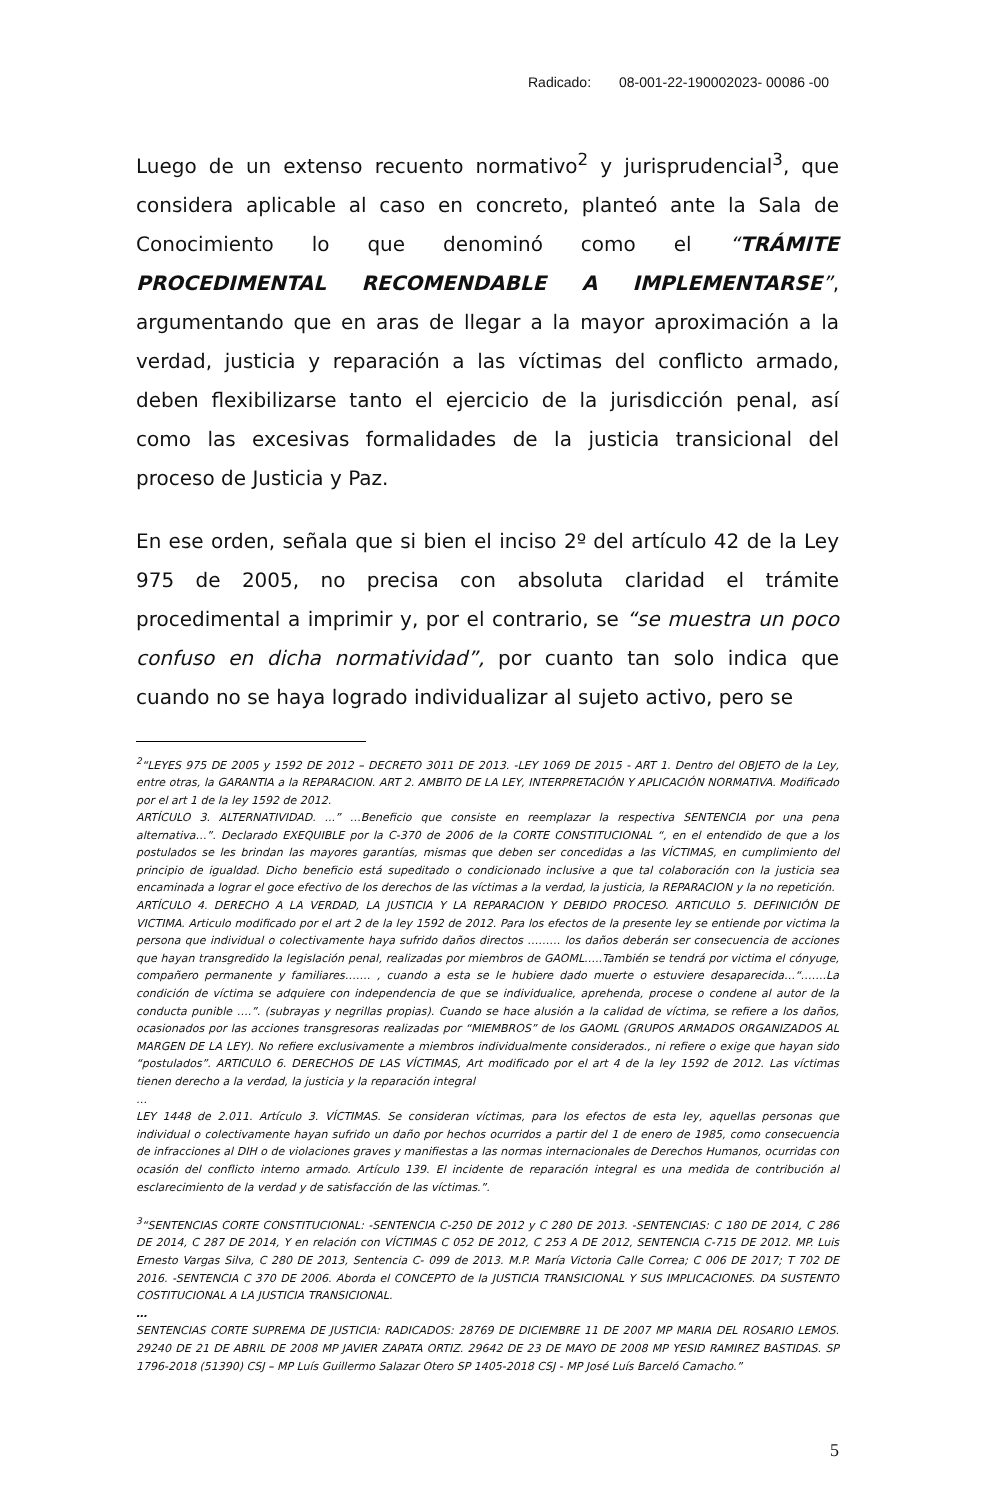Radicado: 08-001-22-190002023- 00086 -00
Luego de un extenso recuento normativo<sup>2</sup> y jurisprudencial<sup>3</sup>, que considera aplicable al caso en concreto, planteó ante la Sala de Conocimiento lo que denominó como el “TRÁMITE PROCEDIMENTAL RECOMENDABLE A IMPLEMENTARSE”, argumentando que en aras de llegar a la mayor aproximación a la verdad, justicia y reparación a las víctimas del conflicto armado, deben flexibilizarse tanto el ejercicio de la jurisdicción penal, así como las excesivas formalidades de la justicia transicional del proceso de Justicia y Paz.
En ese orden, señala que si bien el inciso 2º del artículo 42 de la Ley 975 de 2005, no precisa con absoluta claridad el trámite procedimental a imprimir y, por el contrario, se “se muestra un poco confuso en dicha normatividad”, por cuanto tan solo indica que cuando no se haya logrado individualizar al sujeto activo, pero se
<sup>2</sup> “LEYES 975 DE 2005 y 1592 DE 2012 – DECRETO 3011 DE 2013. -LEY 1069 DE 2015 - ART 1. Dentro del OBJETO de la Ley, entre otras, la GARANTIA a la REPARACION. ART 2. AMBITO DE LA LEY, INTERPRETACIÓN Y APLICACIÓN NORMATIVA. Modificado por el art 1 de la ley 1592 de 2012.
ARTÍCULO 3. ALTERNATIVIDAD. ...” …Beneficio que consiste en reemplazar la respectiva SENTENCIA por una pena alternativa…”. Declarado EXEQUIBLE por la C-370 de 2006 de la CORTE CONSTITUCIONAL “, en el entendido de que a los postulados se les brindan las mayores garantías, mismas que deben ser concedidas a las VÍCTIMAS, en cumplimiento del principio de igualdad. Dicho beneficio está supeditado o condicionado inclusive a que tal colaboración con la justicia sea encaminada a lograr el goce efectivo de los derechos de las víctimas a la verdad, la justicia, la REPARACION y la no repetición.
ARTÍCULO 4. DERECHO A LA VERDAD, LA JUSTICIA Y LA REPARACION Y DEBIDO PROCESO. ARTICULO 5. DEFINICIÓN DE VICTIMA. Articulo modificado por el art 2 de la ley 1592 de 2012. Para los efectos de la presente ley se entiende por victima la persona que individual o colectivamente haya sufrido daños directos ……… los daños deberán ser consecuencia de acciones que hayan transgredido la legislación penal, realizadas por miembros de GAOML…..También se tendrá por victima el cónyuge, compañero permanente y familiares……. , cuando a esta se le hubiere dado muerte o estuviere desaparecida…“…….La condición de víctima se adquiere con independencia de que se individualice, aprehenda, procese o condene al autor de la conducta punible ….”. (subrayas y negrillas propias). Cuando se hace alusión a la calidad de víctima, se refiere a los daños, ocasionados por las acciones transgresoras realizadas por “MIEMBROS” de los GAOML (GRUPOS ARMADOS ORGANIZADOS AL MARGEN DE LA LEY). No refiere exclusivamente a miembros individualmente considerados., ni refiere o exige que hayan sido “postulados”. ARTICULO 6. DERECHOS DE LAS VÍCTIMAS, Art modificado por el art 4 de la ley 1592 de 2012. Las víctimas tienen derecho a la verdad, la justicia y la reparación integral
…
LEY 1448 de 2.011. Artículo 3. VÍCTIMAS. Se consideran víctimas, para los efectos de esta ley, aquellas personas que individual o colectivamente hayan sufrido un daño por hechos ocurridos a partir del 1 de enero de 1985, como consecuencia de infracciones al DIH o de violaciones graves y manifiestas a las normas internacionales de Derechos Humanos, ocurridas con ocasión del conflicto interno armado. Artículo 139. El incidente de reparación integral es una medida de contribución al esclarecimiento de la verdad y de satisfacción de las víctimas.”.
<sup>3</sup> “SENTENCIAS CORTE CONSTITUCIONAL: -SENTENCIA C-250 DE 2012 y C 280 DE 2013. -SENTENCIAS: C 180 DE 2014, C 286 DE 2014, C 287 DE 2014, Y en relación con VÍCTIMAS C 052 DE 2012, C 253 A DE 2012, SENTENCIA C-715 DE 2012. MP. Luis Ernesto Vargas Silva, C 280 DE 2013, Sentencia C- 099 de 2013. M.P. María Victoria Calle Correa; C 006 DE 2017; T 702 DE 2016. -SENTENCIA C 370 DE 2006. Aborda el CONCEPTO de la JUSTICIA TRANSICIONAL Y SUS IMPLICACIONES. DA SUSTENTO COSTITUCIONAL A LA JUSTICIA TRANSICIONAL.
…
SENTENCIAS CORTE SUPREMA DE JUSTICIA: RADICADOS: 28769 DE DICIEMBRE 11 DE 2007 MP MARIA DEL ROSARIO LEMOS. 29240 DE 21 DE ABRIL DE 2008 MP JAVIER ZAPATA ORTIZ. 29642 DE 23 DE MAYO DE 2008 MP YESID RAMIREZ BASTIDAS. SP 1796-2018 (51390) CSJ – MP Luís Guillermo Salazar Otero SP 1405-2018 CSJ - MP José Luís Barceló Camacho.”
5